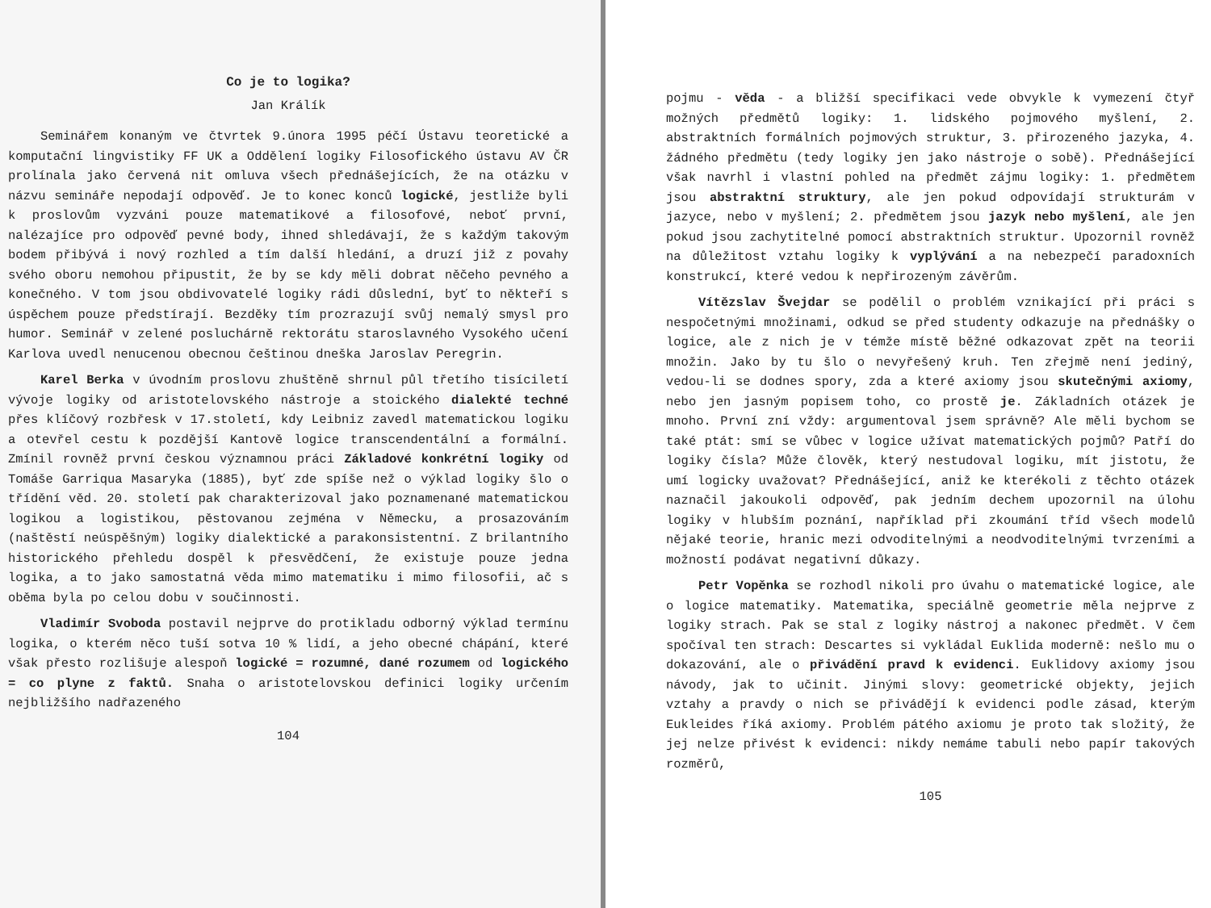Co je to logika?
Jan Králík
Seminářem konaným ve čtvrtek 9.února 1995 péčí Ústavu teoretické a komputační lingvistiky FF UK a Oddělení logiky Filosofického ústavu AV ČR prolínala jako červená nit omluva všech přednášejících, že na otázku v názvu semináře nepodají odpověď. Je to konec konců logické, jestliže byli k proslovům vyzváni pouze matematikové a filosofové, neboť první, nalézajíce pro odpověď pevné body, ihned shledávají, že s každým takovým bodem přibývá i nový rozhled a tím další hledání, a druzí již z povahy svého oboru nemohou připustit, že by se kdy měli dobrat něčeho pevného a konečného. V tom jsou obdivovatelé logiky rádi důslední, byť to někteří s úspěchem pouze předstírají. Bezděky tím prozrazují svůj nemalý smysl pro humor. Seminář v zelené posluchárně rektorátu staroslavného Vysokého učení Karlova uvedl nenucenou obecnou češtinou dneška Jaroslav Peregrin.
Karel Berka v úvodním proslovu zhuštěně shrnul půl třetího tisíciletí vývoje logiky od aristotelovského nástroje a stoického dialekté techné přes klíčový rozbřesk v 17.století, kdy Leibniz zavedl matematickou logiku a otevřel cestu k pozdější Kantově logice transcendentální a formální. Zmínil rovněž první českou významnou práci Základové konkrétní logiky od Tomáše Garriqua Masaryka (1885), byť zde spíše než o výklad logiky šlo o třídění věd. 20. století pak charakterizoval jako poznamenané matematickou logikou a logistikou, pěstovanou zejména v Německu, a prosazováním (naštěstí neúspěšným) logiky dialektické a parakonsistentní. Z brilantního historického přehledu dospěl k přesvědčení, že existuje pouze jedna logika, a to jako samostatná věda mimo matematiku i mimo filosofii, ač s oběma byla po celou dobu v součinnosti.
Vladimír Svoboda postavil nejprve do protikladu odborný výklad termínu logika, o kterém něco tuší sotva 10 % lidí, a jeho obecné chápání, které však přesto rozlišuje alespoň logické = rozumné, dané rozumem od logického = co plyne z faktů. Snaha o aristotelovskou definici logiky určením nejbližšího nadřazeného
104
pojmu - věda - a bližší specifikaci vede obvykle k vymezení čtyř možných předmětů logiky: 1. lidského pojmového myšlení, 2. abstraktních formálních pojmových struktur, 3. přirozeného jazyka, 4. žádného předmětu (tedy logiky jen jako nástroje o sobě). Přednášející však navrhl i vlastní pohled na předmět zájmu logiky: 1. předmětem jsou abstraktní struktury, ale jen pokud odpovídají strukturám v jazyce, nebo v myšlení; 2. předmětem jsou jazyk nebo myšlení, ale jen pokud jsou zachytitelné pomocí abstraktních struktur. Upozornil rovněž na důležitost vztahu logiky k vyplývání a na nebezpečí paradoxních konstrukcí, které vedou k nepřirozeným závěrům.
Vítězslav Švejdar se podělil o problém vznikající při práci s nespočetnými množinami, odkud se před studenty odkazuje na přednášky o logice, ale z nich je v témže místě běžné odkazovat zpět na teorii množin. Jako by tu šlo o nevyřešený kruh. Ten zřejmě není jediný, vedou-li se dodnes spory, zda a které axiomy jsou skutečnými axiomy, nebo jen jasným popisem toho, co prostě je. Základních otázek je mnoho. První zní vždy: argumentoval jsem správně? Ale měli bychom se také ptát: smí se vůbec v logice užívat matematických pojmů? Patří do logiky čísla? Může člověk, který nestudoval logiku, mít jistotu, že umí logicky uvažovat? Přednášející, aniž ke kterékoli z těchto otázek naznačil jakoukoli odpověď, pak jedním dechem upozornil na úlohu logiky v hlubším poznání, například při zkoumání tříd všech modelů nějaké teorie, hranic mezi odvoditelnými a neodvoditelnými tvrzeními a možností podávat negativní důkazy.
Petr Vopěnka se rozhodl nikoli pro úvahu o matematické logice, ale o logice matematiky. Matematika, speciálně geometrie měla nejprve z logiky strach. Pak se stal z logiky nástroj a nakonec předmět. V čem spočíval ten strach: Descartes si vykládal Euklida moderně: nešlo mu o dokazování, ale o přivádění pravd k evidenci. Euklidovy axiomy jsou návody, jak to učinit. Jinými slovy: geometrické objekty, jejich vztahy a pravdy o nich se přivádějí k evidenci podle zásad, kterým Eukleides říká axiomy. Problém pátého axiomu je proto tak složitý, že jej nelze přivést k evidenci: nikdy nemáme tabuli nebo papír takových rozměrů,
105